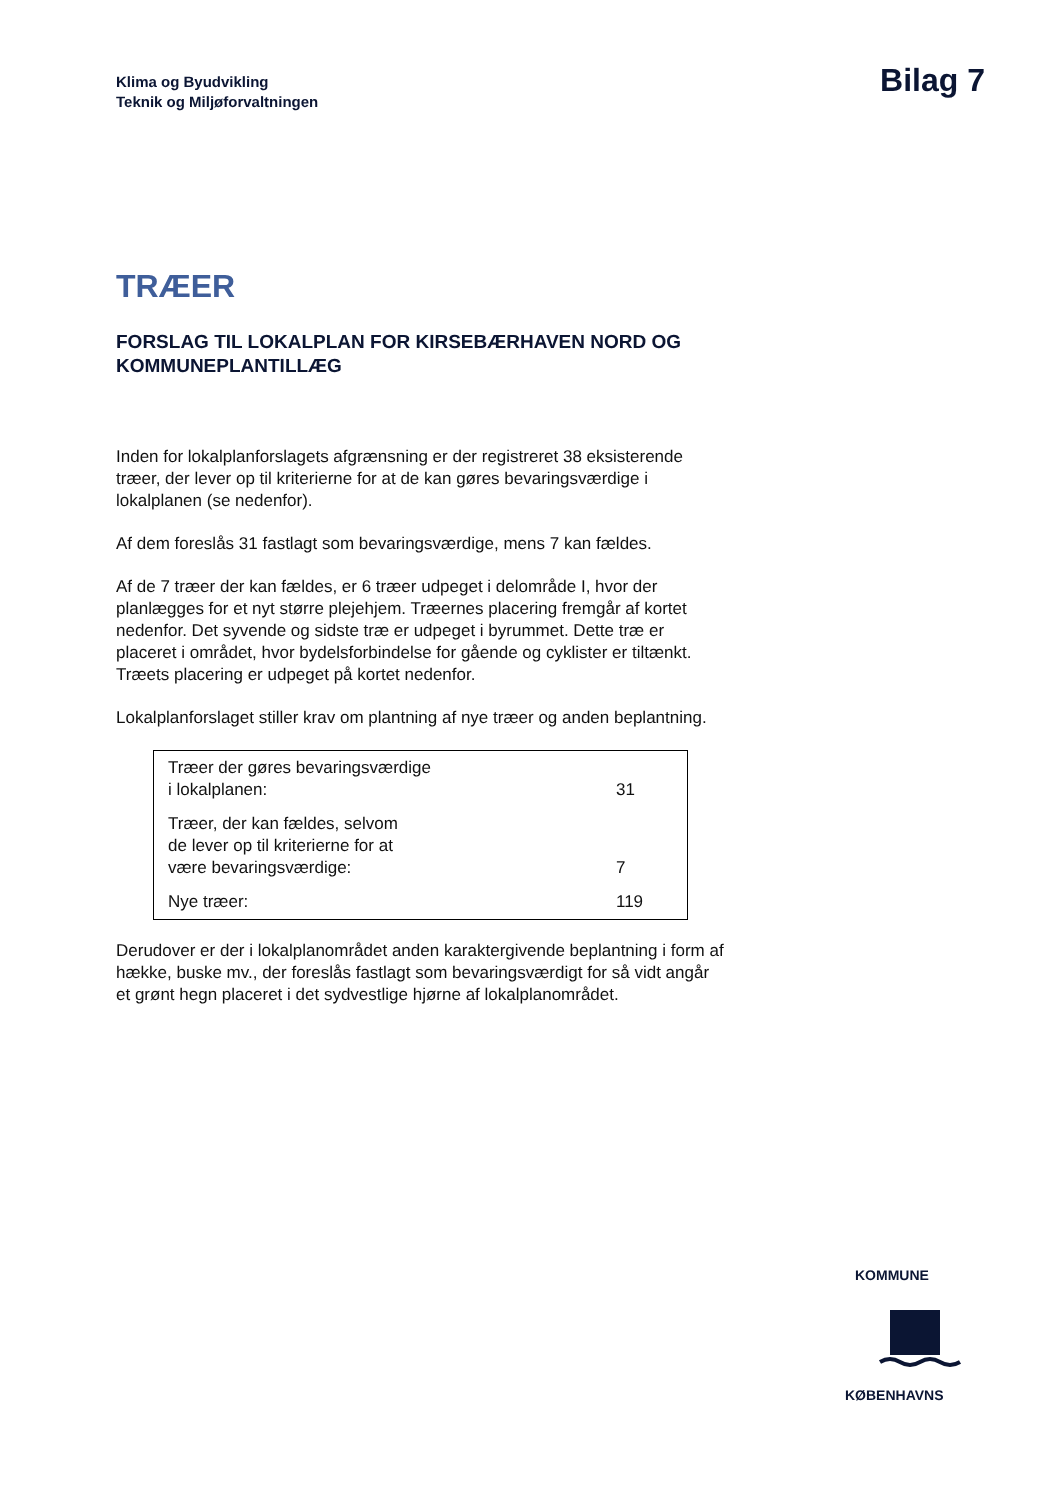Klima og Byudvikling
Teknik og Miljøforvaltningen
Bilag 7
TRÆER
FORSLAG TIL LOKALPLAN FOR KIRSEBÆRHAVEN NORD OG KOMMUNEPLANTILLÆG
Inden for lokalplanforslagets afgrænsning er der registreret 38 eksisterende træer, der lever op til kriterierne for at de kan gøres bevaringsværdige i lokalplanen (se nedenfor).
Af dem foreslås 31 fastlagt som bevaringsværdige, mens 7 kan fældes.
Af de 7 træer der kan fældes, er 6 træer udpeget i delområde I, hvor der planlægges for et nyt større plejehjem. Træernes placering fremgår af kortet nedenfor. Det syvende og sidste træ er udpeget i byrummet. Dette træ er placeret i området, hvor bydelsforbindelse for gående og cyklister er tiltænkt. Træets placering er udpeget på kortet nedenfor.
Lokalplanforslaget stiller krav om plantning af nye træer og anden beplantning.
| Træer der gøres bevaringsværdige i lokalplanen: | 31 |
| Træer, der kan fældes, selvom de lever op til kriterierne for at være bevaringsværdige: | 7 |
| Nye træer: | 119 |
Derudover er der i lokalplanområdet anden karaktergivende beplantning i form af hække, buske mv., der foreslås fastlagt som bevaringsværdigt for så vidt angår et grønt hegn placeret i det sydvestlige hjørne af lokalplanområdet.
KOMMUNE
KØBENHAVNS